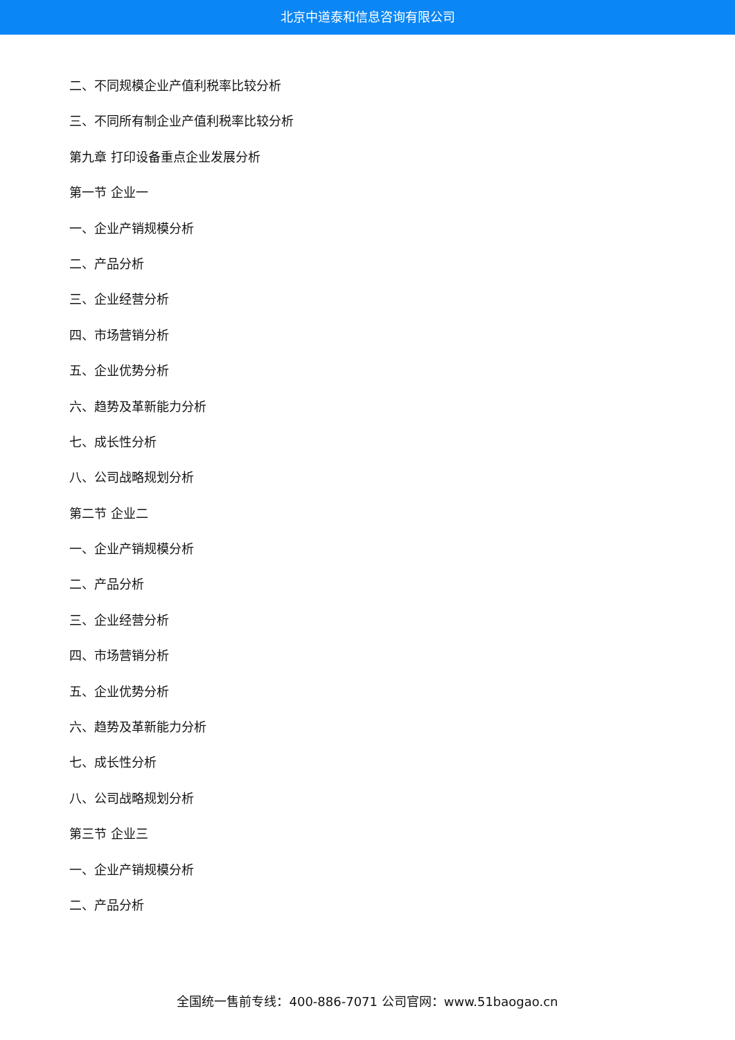北京中道泰和信息咨询有限公司
二、不同规模企业产值利税率比较分析
三、不同所有制企业产值利税率比较分析
第九章 打印设备重点企业发展分析
第一节 企业一
一、企业产销规模分析
二、产品分析
三、企业经营分析
四、市场营销分析
五、企业优势分析
六、趋势及革新能力分析
七、成长性分析
八、公司战略规划分析
第二节 企业二
一、企业产销规模分析
二、产品分析
三、企业经营分析
四、市场营销分析
五、企业优势分析
六、趋势及革新能力分析
七、成长性分析
八、公司战略规划分析
第三节 企业三
一、企业产销规模分析
二、产品分析
全国统一售前专线：400-886-7071 公司官网：www.51baogao.cn